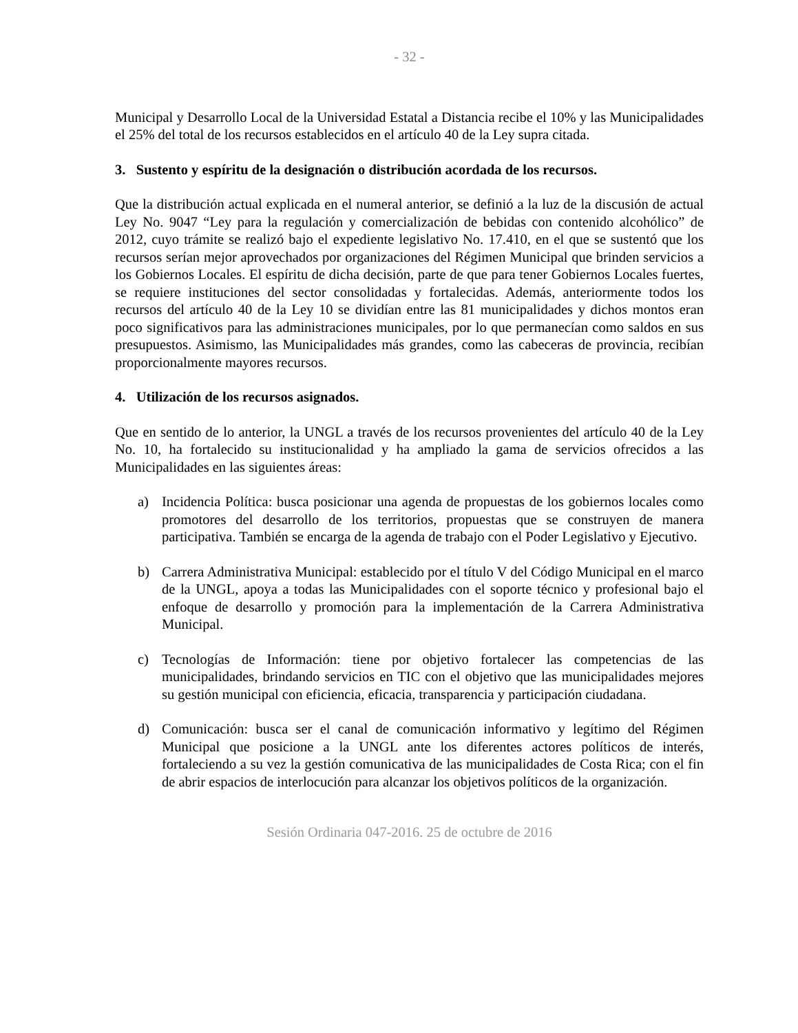- 32 -
Municipal y Desarrollo Local de la Universidad Estatal a Distancia recibe el 10% y las Municipalidades el 25% del total de los recursos establecidos en el artículo 40 de la Ley supra citada.
3. Sustento y espíritu de la designación o distribución acordada de los recursos.
Que la distribución actual explicada en el numeral anterior, se definió a la luz de la discusión de actual Ley No. 9047 “Ley para la regulación y comercialización de bebidas con contenido alcohólico” de 2012, cuyo trámite se realizó bajo el expediente legislativo No. 17.410, en el que se sustentó que los recursos serían mejor aprovechados por organizaciones del Régimen Municipal que brinden servicios a los Gobiernos Locales. El espíritu de dicha decisión, parte de que para tener Gobiernos Locales fuertes, se requiere instituciones del sector consolidadas y fortalecidas. Además, anteriormente todos los recursos del artículo 40 de la Ley 10 se dividían entre las 81 municipalidades y dichos montos eran poco significativos para las administraciones municipales, por lo que permanecían como saldos en sus presupuestos. Asimismo, las Municipalidades más grandes, como las cabeceras de provincia, recibían proporcionalmente mayores recursos.
4. Utilización de los recursos asignados.
Que en sentido de lo anterior, la UNGL a través de los recursos provenientes del artículo 40 de la Ley No. 10, ha fortalecido su institucionalidad y ha ampliado la gama de servicios ofrecidos a las Municipalidades en las siguientes áreas:
a) Incidencia Política: busca posicionar una agenda de propuestas de los gobiernos locales como promotores del desarrollo de los territorios, propuestas que se construyen de manera participativa. También se encarga de la agenda de trabajo con el Poder Legislativo y Ejecutivo.
b) Carrera Administrativa Municipal: establecido por el título V del Código Municipal en el marco de la UNGL, apoya a todas las Municipalidades con el soporte técnico y profesional bajo el enfoque de desarrollo y promoción para la implementación de la Carrera Administrativa Municipal.
c) Tecnologías de Información: tiene por objetivo fortalecer las competencias de las municipalidades, brindando servicios en TIC con el objetivo que las municipalidades mejores su gestión municipal con eficiencia, eficacia, transparencia y participación ciudadana.
d) Comunicación: busca ser el canal de comunicación informativo y legítimo del Régimen Municipal que posicione a la UNGL ante los diferentes actores políticos de interés, fortaleciendo a su vez la gestión comunicativa de las municipalidades de Costa Rica; con el fin de abrir espacios de interlocución para alcanzar los objetivos políticos de la organización.
Sesión Ordinaria 047-2016. 25 de octubre de 2016